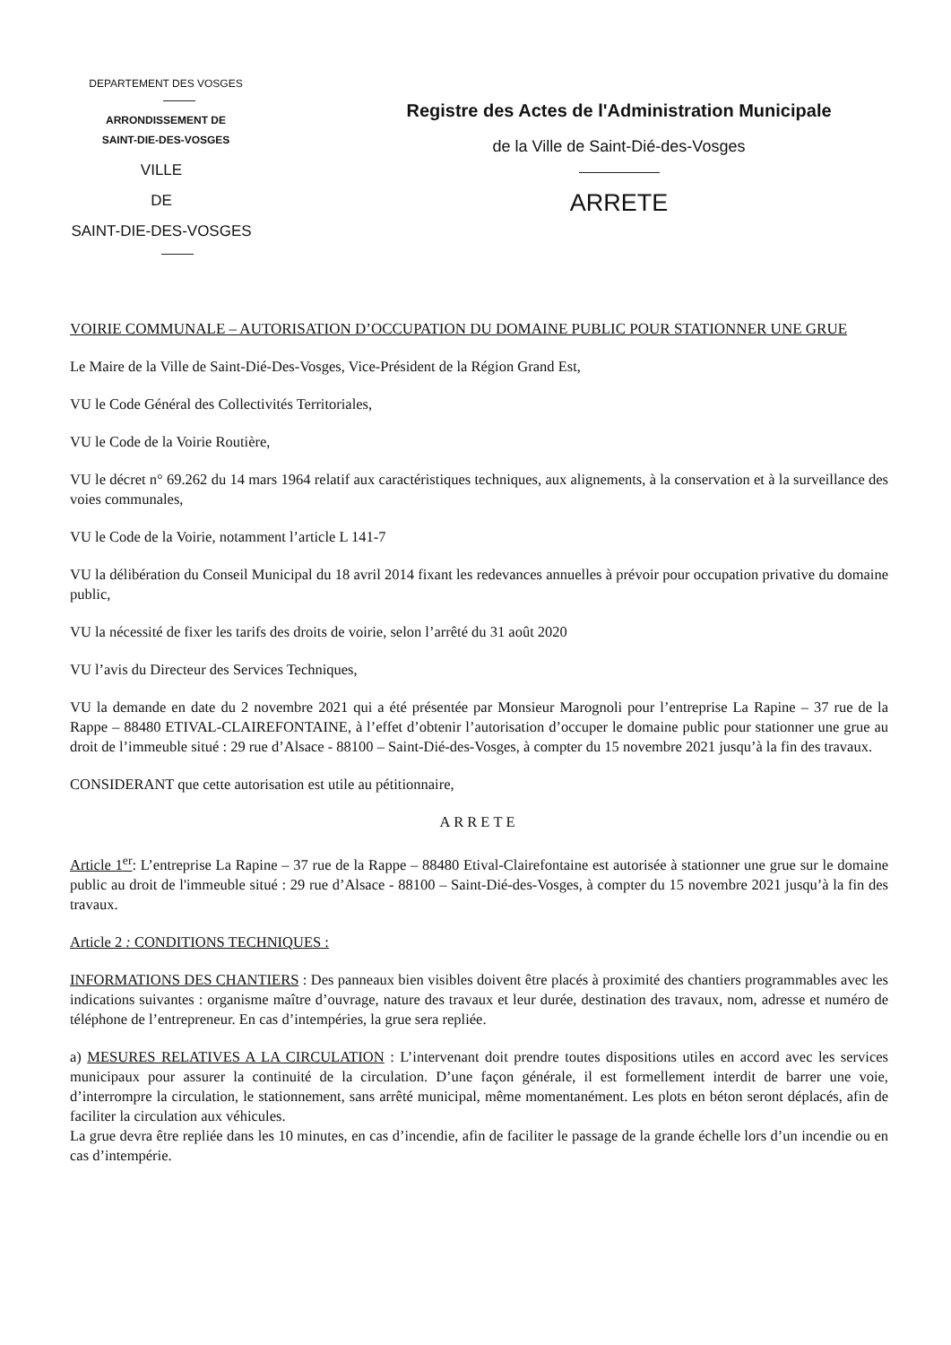DEPARTEMENT DES VOSGES
ARRONDISSEMENT DE
SAINT-DIE-DES-VOSGES
VILLE
DE
SAINT-DIE-DES-VOSGES
Registre des Actes de l'Administration Municipale
de la Ville de Saint-Dié-des-Vosges
ARRETE
VOIRIE COMMUNALE – AUTORISATION D’OCCUPATION DU DOMAINE PUBLIC POUR STATIONNER UNE GRUE
Le Maire de la Ville de Saint-Dié-Des-Vosges, Vice-Président de la Région Grand Est,
VU le Code Général des Collectivités Territoriales,
VU le Code de la Voirie Routière,
VU le décret n° 69.262 du 14 mars 1964 relatif aux caractéristiques techniques, aux alignements, à la conservation et à la surveillance des voies communales,
VU le Code de la Voirie, notamment l’article L 141-7
VU la délibération du Conseil Municipal du 18 avril 2014 fixant les redevances annuelles à prévoir pour occupation privative du domaine public,
VU la nécessité de fixer les tarifs des droits de voirie, selon l’arrêté du 31 août 2020
VU l’avis du Directeur des Services Techniques,
VU la demande en date du 2 novembre 2021 qui a été présentée par Monsieur Marognoli pour l’entreprise La Rapine – 37 rue de la Rappe – 88480 ETIVAL-CLAIREFONTAINE, à l’effet d’obtenir l’autorisation d’occuper le domaine public pour stationner une grue au droit de l’immeuble situé : 29 rue d’Alsace - 88100 – Saint-Dié-des-Vosges, à compter du 15 novembre 2021 jusqu’à la fin des travaux.
CONSIDERANT que cette autorisation est utile au pétitionnaire,
ARRETE
Article 1<sup>er</sup>: L’entreprise La Rapine – 37 rue de la Rappe – 88480 Etival-Clairefontaine est autorisée à stationner une grue sur le domaine public au droit de l'immeuble situé : 29 rue d’Alsace - 88100 – Saint-Dié-des-Vosges, à compter du 15 novembre 2021 jusqu’à la fin des travaux.
Article 2 : CONDITIONS TECHNIQUES :
INFORMATIONS DES CHANTIERS : Des panneaux bien visibles doivent être placés à proximité des chantiers programmables avec les indications suivantes : organisme maître d’ouvrage, nature des travaux et leur durée, destination des travaux, nom, adresse et numéro de téléphone de l’entrepreneur. En cas d’intempéries, la grue sera repliée.
a) MESURES RELATIVES A LA CIRCULATION : L’intervenant doit prendre toutes dispositions utiles en accord avec les services municipaux pour assurer la continuité de la circulation. D’une façon générale, il est formellement interdit de barrer une voie, d’interrompre la circulation, le stationnement, sans arrêté municipal, même momentanément. Les plots en béton seront déplacés, afin de faciliter la circulation aux véhicules.
La grue devra être repliée dans les 10 minutes, en cas d’incendie, afin de faciliter le passage de la grande échelle lors d’un incendie ou en cas d’intempérie.